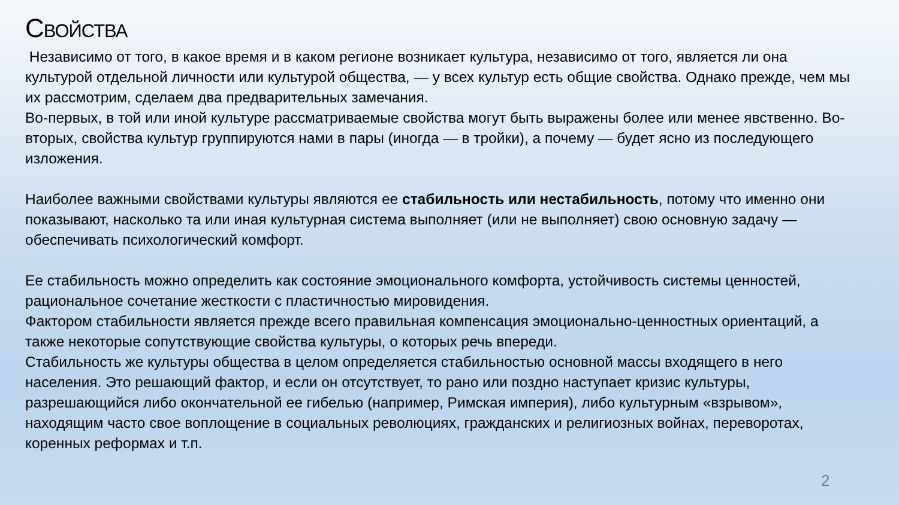СВОЙСТВА
Независимо от того, в какое время и в каком регионе возникает культура, независимо от того, является ли она культурой отдельной личности или культурой общества, — у всех культур есть общие свойства. Однако прежде, чем мы их рассмотрим, сделаем два предварительных замечания.
Во-первых, в той или иной культуре рассматриваемые свойства могут быть выражены более или менее явственно. Во-вторых, свойства культур группируются нами в пары (иногда — в тройки), а почему — будет ясно из последующего изложения.
Наиболее важными свойствами культуры являются ее стабильность или нестабильность, потому что именно они показывают, насколько та или иная культурная система выполняет (или не выполняет) свою основную задачу — обеспечивать психологический комфорт.
Ее стабильность можно определить как состояние эмоционального комфорта, устойчивость системы ценностей, рациональное сочетание жесткости с пластичностью мировидения.
Фактором стабильности является прежде всего правильная компенсация эмоционально-ценностных ориентаций, а также некоторые сопутствующие свойства культуры, о которых речь впереди.
Стабильность же культуры общества в целом определяется стабильностью основной массы входящего в него населения. Это решающий фактор, и если он отсутствует, то рано или поздно наступает кризис культуры, разрешающийся либо окончательной ее гибелью (например, Римская империя), либо культурным «взрывом», находящим часто свое воплощение в социальных революциях, гражданских и религиозных войнах, переворотах, коренных реформах и т.п.
2